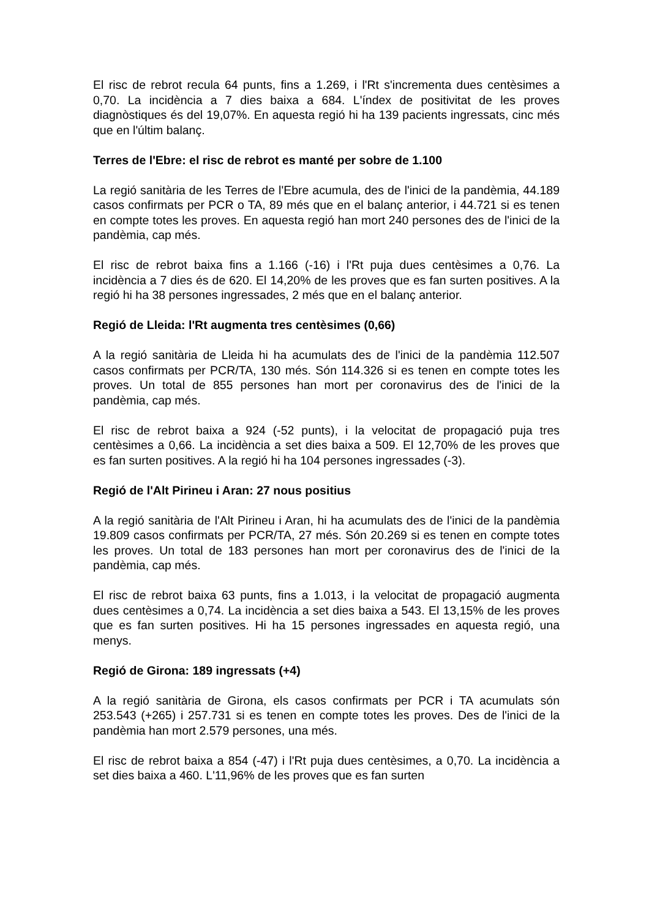El risc de rebrot recula 64 punts, fins a 1.269, i l'Rt s'incrementa dues centèsimes a 0,70. La incidència a 7 dies baixa a 684. L'índex de positivitat de les proves diagnòstiques és del 19,07%. En aquesta regió hi ha 139 pacients ingressats, cinc més que en l'últim balanç.
Terres de l'Ebre: el risc de rebrot es manté per sobre de 1.100
La regió sanitària de les Terres de l'Ebre acumula, des de l'inici de la pandèmia, 44.189 casos confirmats per PCR o TA, 89 més que en el balanç anterior, i 44.721 si es tenen en compte totes les proves. En aquesta regió han mort 240 persones des de l'inici de la pandèmia, cap més.
El risc de rebrot baixa fins a 1.166 (-16) i l'Rt puja dues centèsimes a 0,76. La incidència a 7 dies és de 620. El 14,20% de les proves que es fan surten positives. A la regió hi ha 38 persones ingressades, 2 més que en el balanç anterior.
Regió de Lleida: l'Rt augmenta tres centèsimes (0,66)
A la regió sanitària de Lleida hi ha acumulats des de l'inici de la pandèmia 112.507 casos confirmats per PCR/TA, 130 més. Són 114.326 si es tenen en compte totes les proves. Un total de 855 persones han mort per coronavirus des de l'inici de la pandèmia, cap més.
El risc de rebrot baixa a 924 (-52 punts), i la velocitat de propagació puja tres centèsimes a 0,66. La incidència a set dies baixa a 509. El 12,70% de les proves que es fan surten positives. A la regió hi ha 104 persones ingressades (-3).
Regió de l'Alt Pirineu i Aran: 27 nous positius
A la regió sanitària de l'Alt Pirineu i Aran, hi ha acumulats des de l'inici de la pandèmia 19.809 casos confirmats per PCR/TA, 27 més. Són 20.269 si es tenen en compte totes les proves. Un total de 183 persones han mort per coronavirus des de l'inici de la pandèmia, cap més.
El risc de rebrot baixa 63 punts, fins a 1.013, i la velocitat de propagació augmenta dues centèsimes a 0,74. La incidència a set dies baixa a 543. El 13,15% de les proves que es fan surten positives. Hi ha 15 persones ingressades en aquesta regió, una menys.
Regió de Girona: 189 ingressats (+4)
A la regió sanitària de Girona, els casos confirmats per PCR i TA acumulats són 253.543 (+265) i 257.731 si es tenen en compte totes les proves. Des de l'inici de la pandèmia han mort 2.579 persones, una més.
El risc de rebrot baixa a 854 (-47) i l'Rt puja dues centèsimes, a 0,70. La incidència a set dies baixa a 460. L'11,96% de les proves que es fan surten